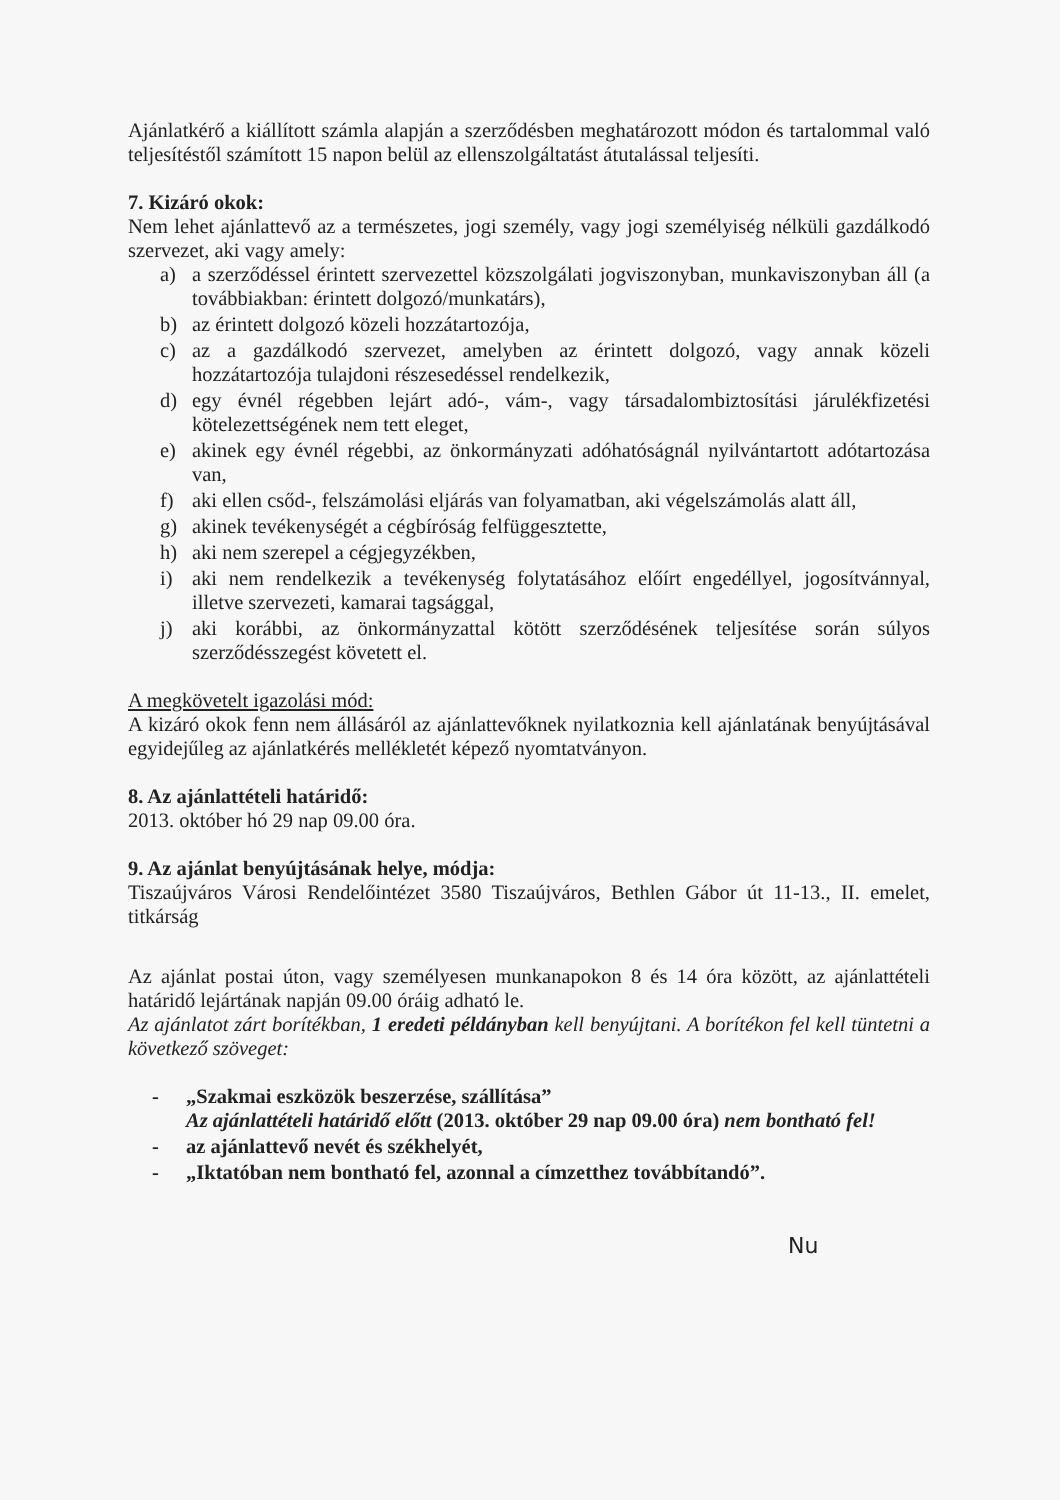Ajánlatkérő a kiállított számla alapján a szerződésben meghatározott módon és tartalommal való teljesítéstől számított 15 napon belül az ellenszolgáltatást átutalással teljesíti.
7. Kizáró okok:
Nem lehet ajánlattevő az a természetes, jogi személy, vagy jogi személyiség nélküli gazdálkodó szervezet, aki vagy amely:
a) a szerződéssel érintett szervezettel közszolgálati jogviszonyban, munkaviszonyban áll (a továbbiakban: érintett dolgozó/munkatárs),
b) az érintett dolgozó közeli hozzátartozója,
c) az a gazdálkodó szervezet, amelyben az érintett dolgozó, vagy annak közeli hozzátartozója tulajdoni részesedéssel rendelkezik,
d) egy évnél régebben lejárt adó-, vám-, vagy társadalombiztosítási járulékfizetési kötelezettségének nem tett eleget,
e) akinek egy évnél régebbi, az önkormányzati adóhatóságnál nyilvántartott adótartozása van,
f) aki ellen csőd-, felszámolási eljárás van folyamatban, aki végelszámolás alatt áll,
g) akinek tevékenységét a cégbíróság felfüggesztette,
h) aki nem szerepel a cégjegyzékben,
i) aki nem rendelkezik a tevékenység folytatásához előírt engedéllyel, jogosítvánnyal, illetve szervezeti, kamarai tagsággal,
j) aki korábbi, az önkormányzattal kötött szerződésének teljesítése során súlyos szerződésszegést követett el.
A megkövetelt igazolási mód:
A kizáró okok fenn nem állásáról az ajánlattevőknek nyilatkoznia kell ajánlatának benyújtásával egyidejűleg az ajánlatkérés mellékletét képező nyomtatványon.
8. Az ajánlattételi határidő:
2013. október hó 29 nap 09.00 óra.
9. Az ajánlat benyújtásának helye, módja:
Tiszaújváros Városi Rendelőintézet 3580 Tiszaújváros, Bethlen Gábor út 11-13., II. emelet, titkárság
Az ajánlat postai úton, vagy személyesen munkanapokon 8 és 14 óra között, az ajánlattételi határidő lejártának napján 09.00 óráig adható le.
Az ajánlatot zárt borítékban, 1 eredeti példányban kell benyújtani. A borítékon fel kell tüntetni a következő szöveget:
- „Szakmai eszközök beszerzése, szállítása”
Az ajánlattételi határidő előtt (2013. október 29 nap 09.00 óra) nem bontható fel!
- az ajánlattevő nevét és székhelyét,
- „Iktatóban nem bontható fel, azonnal a címzetthez továbbítandó”.
Nu